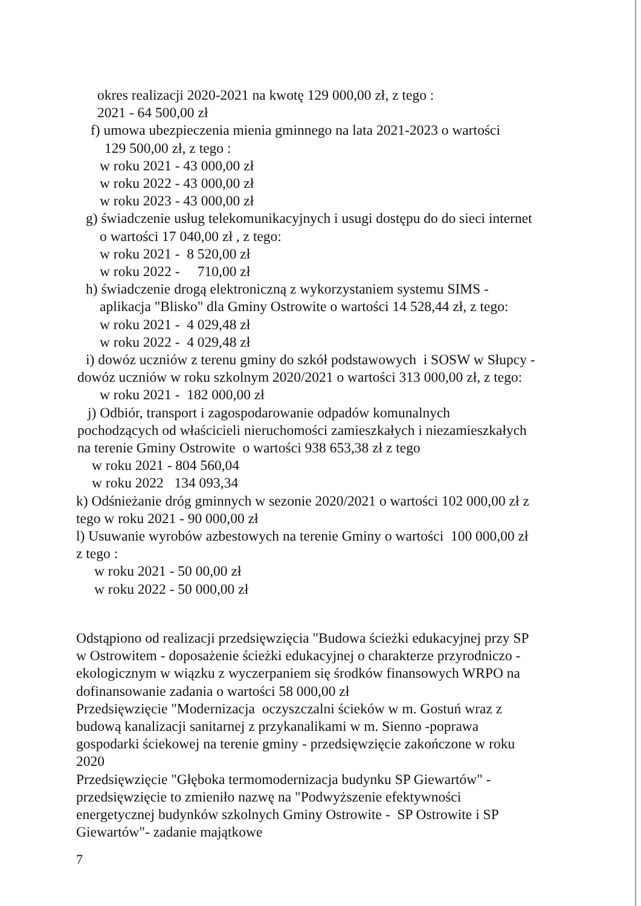okres realizacji 2020-2021 na kwotę 129 000,00 zł, z tego :
2021 - 64 500,00 zł
f) umowa ubezpieczenia mienia gminnego na lata 2021-2023 o wartości
129 500,00 zł, z tego :
w roku 2021 - 43 000,00 zł
w roku 2022 - 43 000,00 zł
w roku 2023 - 43 000,00 zł
g) świadczenie usług telekomunikacyjnych i usugi dostępu do do sieci internet
o wartości 17 040,00 zł , z tego:
w roku 2021 - 8 520,00 zł
w roku 2022 - 710,00 zł
h) świadczenie drogą elektroniczną z wykorzystaniem systemu SIMS -
aplikacja "Blisko" dla Gminy Ostrowite o wartości 14 528,44 zł, z tego:
w roku 2021 - 4 029,48 zł
w roku 2022 - 4 029,48 zł
i) dowóz uczniów z terenu gminy do szkół podstawowych i SOSW w Słupcy -
dowóz uczniów w roku szkolnym 2020/2021 o wartości 313 000,00 zł, z tego:
w roku 2021 - 182 000,00 zł
j) Odbiór, transport i zagospodarowanie odpadów komunalnych
pochodzących od właścicieli nieruchomości zamieszkałych i niezamieszkałych
na terenie Gminy Ostrowite o wartości 938 653,38 zł z tego
w roku 2021 - 804 560,04
w roku 2022 134 093,34
k) Odśnieżanie dróg gminnych w sezonie 2020/2021 o wartości 102 000,00 zł z
tego w roku 2021 - 90 000,00 zł
l) Usuwanie wyrobów azbestowych na terenie Gminy o wartości 100 000,00 zł
z tego :
w roku 2021 - 50 00,00 zł
w roku 2022 - 50 000,00 zł
Odstąpiono od realizacji przedsięwzięcia "Budowa ścieżki edukacyjnej przy SP
w Ostrowitem - doposażenie ścieżki edukacyjnej o charakterze przyrodniczo -
ekologicznym w wiązku z wyczerpaniem się środków finansowych WRPO na
dofinansowanie zadania o wartości 58 000,00 zł
Przedsięwzięcie "Modernizacja oczyszczalni ścieków w m. Gostuń wraz z
budową kanalizacji sanitarnej z przykanalikami w m. Sienno -poprawa
gospodarki ściekowej na terenie gminy - przedsięwzięcie zakończone w roku
2020
Przedsięwzięcie "Głęboka termomodernizacja budynku SP Giewartów" -
przedsięwzięcie to zmieniło nazwę na "Podwyższenie efektywności
energetycznej budynków szkolnych Gminy Ostrowite - SP Ostrowite i SP
Giewartów"- zadanie majątkowe
7